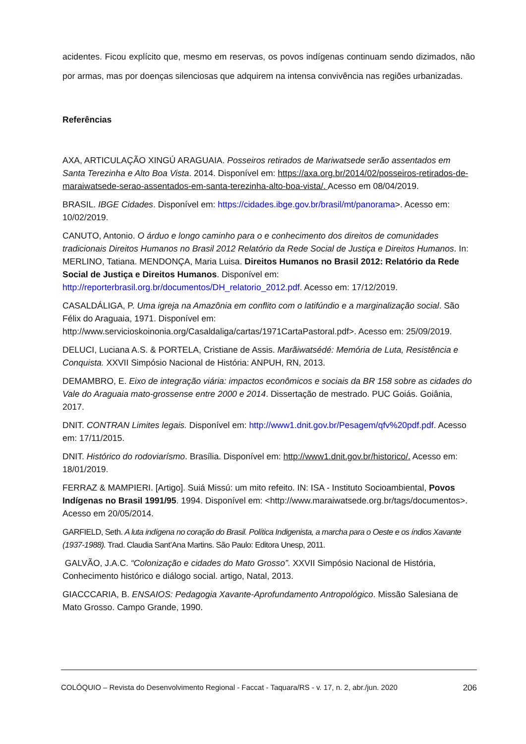acidentes. Ficou explícito que, mesmo em reservas, os povos indígenas continuam sendo dizimados, não por armas, mas por doenças silenciosas que adquirem na intensa convivência nas regiões urbanizadas.
Referências
AXA, ARTICULAÇÃO XINGÚ ARAGUAIA. Posseiros retirados de Mariwatsede serão assentados em Santa Terezinha e Alto Boa Vista. 2014. Disponível em: https://axa.org.br/2014/02/posseiros-retirados-de-maraiwatsede-serao-assentados-em-santa-terezinha-alto-boa-vista/. Acesso em 08/04/2019.
BRASIL. IBGE Cidades. Disponível em: https://cidades.ibge.gov.br/brasil/mt/panorama>. Acesso em: 10/02/2019.
CANUTO, Antonio. O árduo e longo caminho para o e conhecimento dos direitos de comunidades tradicionais Direitos Humanos no Brasil 2012 Relatório da Rede Social de Justiça e Direitos Humanos. In: MERLINO, Tatiana. MENDONÇA, Maria Luisa. Direitos Humanos no Brasil 2012: Relatório da Rede Social de Justiça e Direitos Humanos. Disponível em: http://reporterbrasil.org.br/documentos/DH_relatorio_2012.pdf. Acesso em: 17/12/2019.
CASALDÁLIGA, P. Uma igreja na Amazônia em conflito com o latifúndio e a marginalização social. São Félix do Araguaia, 1971. Disponível em: http://www.servicioskoinonia.org/Casaldaliga/cartas/1971CartaPastoral.pdf>. Acesso em: 25/09/2019.
DELUCI, Luciana A.S. & PORTELA, Cristiane de Assis. Marãiwatsédé: Memória de Luta, Resistência e Conquista. XXVII Simpósio Nacional de História: ANPUH, RN, 2013.
DEMAMBRO, E. Eixo de integração viária: impactos econômicos e sociais da BR 158 sobre as cidades do Vale do Araguaia mato-grossense entre 2000 e 2014. Dissertação de mestrado. PUC Goiás. Goiânia, 2017.
DNIT. CONTRAN Limites legais. Disponível em: http://www1.dnit.gov.br/Pesagem/qfv%20pdf.pdf. Acesso em: 17/11/2015.
DNIT. Histórico do rodoviarísmo. Brasília. Disponível em: http://www1.dnit.gov.br/historico/. Acesso em: 18/01/2019.
FERRAZ & MAMPIERI. [Artigo]. Suiá Missú: um mito refeito. IN: ISA - Instituto Socioambiental, Povos Indígenas no Brasil 1991/95. 1994. Disponível em: <http://www.maraiwatsede.org.br/tags/documentos>. Acesso em 20/05/2014.
GARFIELD, Seth. A luta indígena no coração do Brasil. Política Indigenista, a marcha para o Oeste e os índios Xavante (1937-1988). Trad. Claudia Sant’Ana Martins. São Paulo: Editora Unesp, 2011.
GALVÃO, J.A.C. “Colonização e cidades do Mato Grosso”. XXVII Simpósio Nacional de História, Conhecimento histórico e diálogo social. artigo, Natal, 2013.
GIACCCARIA, B. ENSAIOS: Pedagogia Xavante-Aprofundamento Antropológico. Missão Salesiana de Mato Grosso. Campo Grande, 1990.
COLÓQUIO – Revista do Desenvolvimento Regional - Faccat - Taquara/RS - v. 17, n. 2, abr./jun. 2020 206